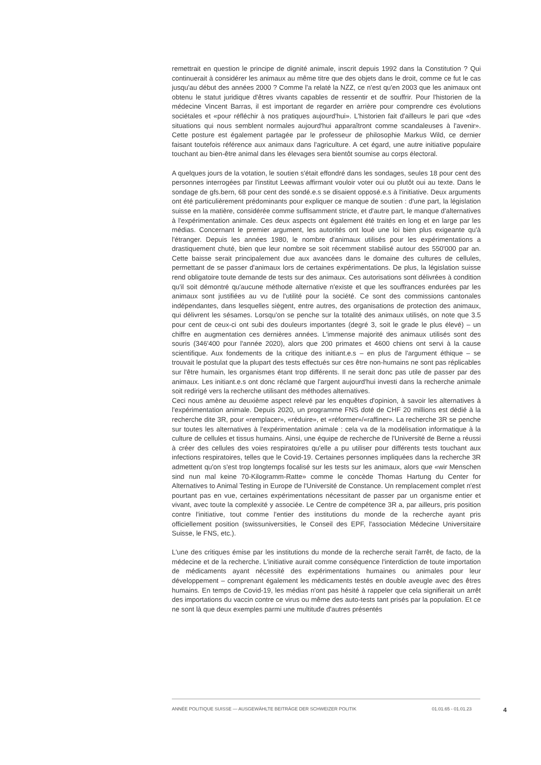remettrait en question le principe de dignité animale, inscrit depuis 1992 dans la Constitution ? Qui continuerait à considérer les animaux au même titre que des objets dans le droit, comme ce fut le cas jusqu'au début des années 2000 ? Comme l'a relaté la NZZ, ce n'est qu'en 2003 que les animaux ont obtenu le statut juridique d'êtres vivants capables de ressentir et de souffrir. Pour l'historien de la médecine Vincent Barras, il est important de regarder en arrière pour comprendre ces évolutions sociétales et «pour réfléchir à nos pratiques aujourd'hui». L'historien fait d'ailleurs le pari que «des situations qui nous semblent normales aujourd'hui apparaîtront comme scandaleuses à l'avenir». Cette posture est également partagée par le professeur de philosophie Markus Wild, ce dernier faisant toutefois référence aux animaux dans l'agriculture. A cet égard, une autre initiative populaire touchant au bien-être animal dans les élevages sera bientôt soumise au corps électoral.
A quelques jours de la votation, le soutien s'était effondré dans les sondages, seules 18 pour cent des personnes interrogées par l'institut Leewas affirmant vouloir voter oui ou plutôt oui au texte. Dans le sondage de gfs.bern, 68 pour cent des sondé.e.s se disaient opposé.e.s à l'initiative. Deux arguments ont été particulièrement prédominants pour expliquer ce manque de soutien : d'une part, la législation suisse en la matière, considérée comme suffisamment stricte, et d'autre part, le manque d'alternatives à l'expérimentation animale. Ces deux aspects ont également été traités en long et en large par les médias. Concernant le premier argument, les autorités ont loué une loi bien plus exigeante qu'à l'étranger. Depuis les années 1980, le nombre d'animaux utilisés pour les expérimentations a drastiquement chuté, bien que leur nombre se soit récemment stabilisé autour des 550'000 par an. Cette baisse serait principalement due aux avancées dans le domaine des cultures de cellules, permettant de se passer d'animaux lors de certaines expérimentations. De plus, la législation suisse rend obligatoire toute demande de tests sur des animaux. Ces autorisations sont délivrées à condition qu'il soit démontré qu'aucune méthode alternative n'existe et que les souffrances endurées par les animaux sont justifiées au vu de l'utilité pour la société. Ce sont des commissions cantonales indépendantes, dans lesquelles siègent, entre autres, des organisations de protection des animaux, qui délivrent les sésames. Lorsqu'on se penche sur la totalité des animaux utilisés, on note que 3.5 pour cent de ceux-ci ont subi des douleurs importantes (degré 3, soit le grade le plus élevé) – un chiffre en augmentation ces dernières années. L'immense majorité des animaux utilisés sont des souris (346'400 pour l'année 2020), alors que 200 primates et 4600 chiens ont servi à la cause scientifique. Aux fondements de la critique des initiant.e.s – en plus de l'argument éthique – se trouvait le postulat que la plupart des tests effectués sur ces être non-humains ne sont pas réplicables sur l'être humain, les organismes étant trop différents. Il ne serait donc pas utile de passer par des animaux. Les initiant.e.s ont donc réclamé que l'argent aujourd'hui investi dans la recherche animale soit redirigé vers la recherche utilisant des méthodes alternatives.
Ceci nous amène au deuxième aspect relevé par les enquêtes d'opinion, à savoir les alternatives à l'expérimentation animale. Depuis 2020, un programme FNS doté de CHF 20 millions est dédié à la recherche dite 3R, pour «remplacer», «réduire», et «réformer»/«raffiner». La recherche 3R se penche sur toutes les alternatives à l'expérimentation animale : cela va de la modélisation informatique à la culture de cellules et tissus humains. Ainsi, une équipe de recherche de l'Université de Berne a réussi à créer des cellules des voies respiratoires qu'elle a pu utiliser pour différents tests touchant aux infections respiratoires, telles que le Covid-19. Certaines personnes impliquées dans la recherche 3R admettent qu'on s'est trop longtemps focalisé sur les tests sur les animaux, alors que «wir Menschen sind nun mal keine 70-Kilogramm-Ratte» comme le concède Thomas Hartung du Center for Alternatives to Animal Testing in Europe de l'Université de Constance. Un remplacement complet n'est pourtant pas en vue, certaines expérimentations nécessitant de passer par un organisme entier et vivant, avec toute la complexité y associée. Le Centre de compétence 3R a, par ailleurs, pris position contre l'initiative, tout comme l'entier des institutions du monde de la recherche ayant pris officiellement position (swissuniversities, le Conseil des EPF, l'association Médecine Universitaire Suisse, le FNS, etc.).
L'une des critiques émise par les institutions du monde de la recherche serait l'arrêt, de facto, de la médecine et de la recherche. L'initiative aurait comme conséquence l'interdiction de toute importation de médicaments ayant nécessité des expérimentations humaines ou animales pour leur développement – comprenant également les médicaments testés en double aveugle avec des êtres humains. En temps de Covid-19, les médias n'ont pas hésité à rappeler que cela signifierait un arrêt des importations du vaccin contre ce virus ou même des auto-tests tant prisés par la population. Et ce ne sont là que deux exemples parmi une multitude d'autres présentés
ANNÉE POLITIQUE SUISSE — AUSGEWÄHLTE BEITRÄGE DER SCHWEIZER POLITIK 01.01.65 - 01.01.23 4